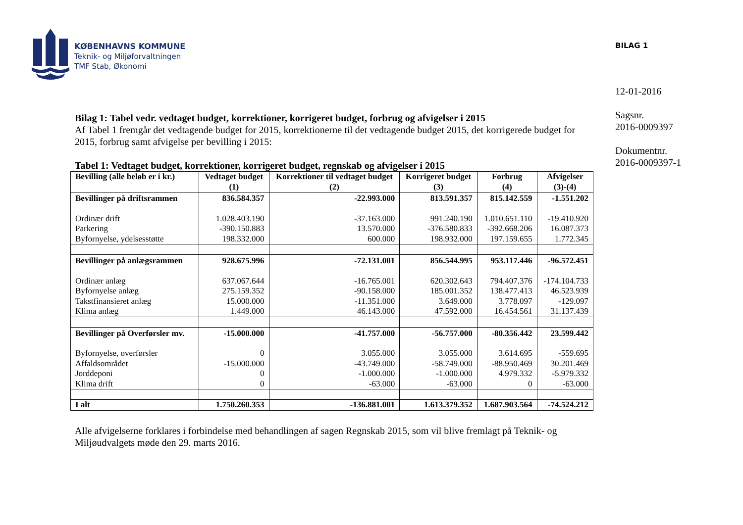KØBENHAVNS KOMMUNE
Teknik- og Miljøforvaltningen
TMF Stab, Økonomi
BILAG 1
12-01-2016
Sagsnr.
2016-0009397
Dokumentnr.
2016-0009397-1
Bilag 1: Tabel vedr. vedtaget budget, korrektioner, korrigeret budget, forbrug og afvigelser i 2015
Af Tabel 1 fremgår det vedtagende budget for 2015, korrektionerne til det vedtagende budget 2015, det korrigerede budget for 2015, forbrug samt afvigelse per bevilling i 2015:
Tabel 1: Vedtaget budget, korrektioner, korrigeret budget, regnskab og afvigelser i 2015
| Bevilling (alle beløb er i kr.) | Vedtaget budget (1) | Korrektioner til vedtaget budget (2) | Korrigeret budget (3) | Forbrug (4) | Afvigelser (3)-(4) |
| --- | --- | --- | --- | --- | --- |
| Bevillinger på driftsrammen | 836.584.357 | -22.993.000 | 813.591.357 | 815.142.559 | -1.551.202 |
| Ordinær drift | 1.028.403.190 | -37.163.000 | 991.240.190 | 1.010.651.110 | -19.410.920 |
| Parkering | -390.150.883 | 13.570.000 | -376.580.833 | -392.668.206 | 16.087.373 |
| Byfornyelse, ydelsesstøtte | 198.332.000 | 600.000 | 198.932.000 | 197.159.655 | 1.772.345 |
| Bevillinger på anlægsrammen | 928.675.996 | -72.131.001 | 856.544.995 | 953.117.446 | -96.572.451 |
| Ordinær anlæg | 637.067.644 | -16.765.001 | 620.302.643 | 794.407.376 | -174.104.733 |
| Byfornyelse anlæg | 275.159.352 | -90.158.000 | 185.001.352 | 138.477.413 | 46.523.939 |
| Takstfinansieret anlæg | 15.000.000 | -11.351.000 | 3.649.000 | 3.778.097 | -129.097 |
| Klima anlæg | 1.449.000 | 46.143.000 | 47.592.000 | 16.454.561 | 31.137.439 |
| Bevillinger på Overførsler mv. | -15.000.000 | -41.757.000 | -56.757.000 | -80.356.442 | 23.599.442 |
| Byfornyelse, overførsler | 0 | 3.055.000 | 3.055.000 | 3.614.695 | -559.695 |
| Affaldsområdet | -15.000.000 | -43.749.000 | -58.749.000 | -88.950.469 | 30.201.469 |
| Jorddeponi | 0 | -1.000.000 | -1.000.000 | 4.979.332 | -5.979.332 |
| Klima drift | 0 | -63.000 | -63.000 | 0 | -63.000 |
| I alt | 1.750.260.353 | -136.881.001 | 1.613.379.352 | 1.687.903.564 | -74.524.212 |
Alle afvigelserne forklares i forbindelse med behandlingen af sagen Regnskab 2015, som vil blive fremlagt på Teknik- og Miljøudvalgets møde den 29. marts 2016.